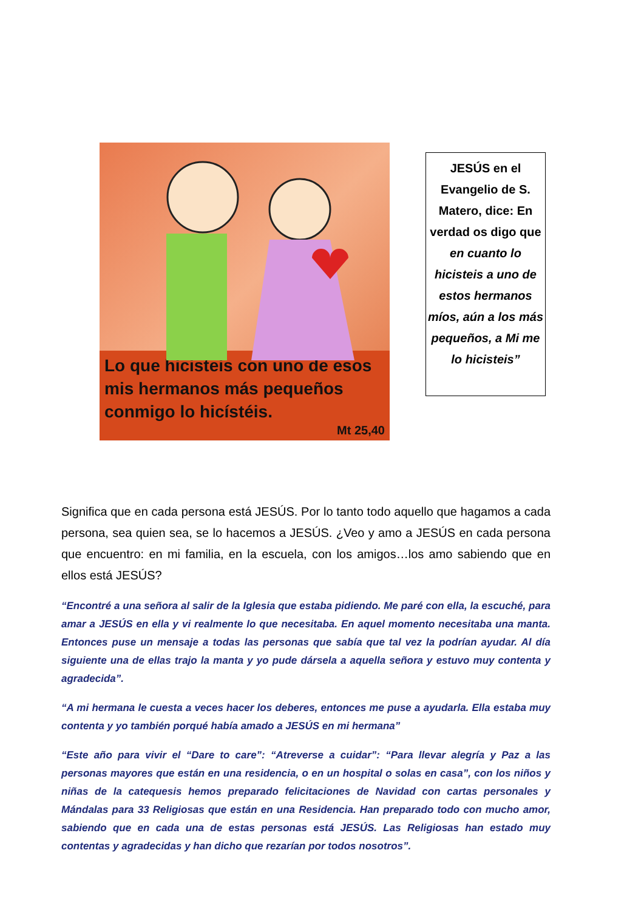Lo que hicisteis con uno de esos mis hermanos más pequeños conmigo lo hicístéis.
Mt 25,40
JESÚS en el Evangelio de S. Matero, dice: En verdad os digo que en cuanto lo hicisteis a uno de estos hermanos míos, aún a los más pequeños, a Mi me lo hicisteis”
Significa que en cada persona está JESÚS. Por lo tanto todo aquello que hagamos a cada persona, sea quien sea, se lo hacemos a JESÚS. ¿Veo y amo a JESÚS en cada persona que encuentro: en mi familia, en la escuela, con los amigos…los amo sabiendo que en ellos está JESÚS?
“Encontré a una señora al salir de la Iglesia que estaba pidiendo. Me paré con ella, la escuché, para amar a JESÚS en ella y vi realmente lo que necesitaba. En aquel momento necesitaba una manta. Entonces puse un mensaje a todas las personas que sabía que tal vez la podrían ayudar. Al día siguiente una de ellas trajo la manta y yo pude dársela a aquella señora y estuvo muy contenta y agradecida”.
“A mi hermana le cuesta a veces hacer los deberes, entonces me puse a ayudarla. Ella estaba muy contenta y yo también porqué había amado a JESÚS en mi hermana”
“Este año para vivir el “Dare to care”: “Atreverse a cuidar”: “Para llevar alegría y Paz a las personas mayores que están en una residencia, o en un hospital o solas en casa”, con los niños y niñas de la catequesis hemos preparado felicitaciones de Navidad con cartas personales y Mándalas para 33 Religiosas que están en una Residencia. Han preparado todo con mucho amor, sabiendo que en cada una de estas personas está JESÚS. Las Religiosas han estado muy contentas y agradecidas y han dicho que rezarían por todos nosotros”.